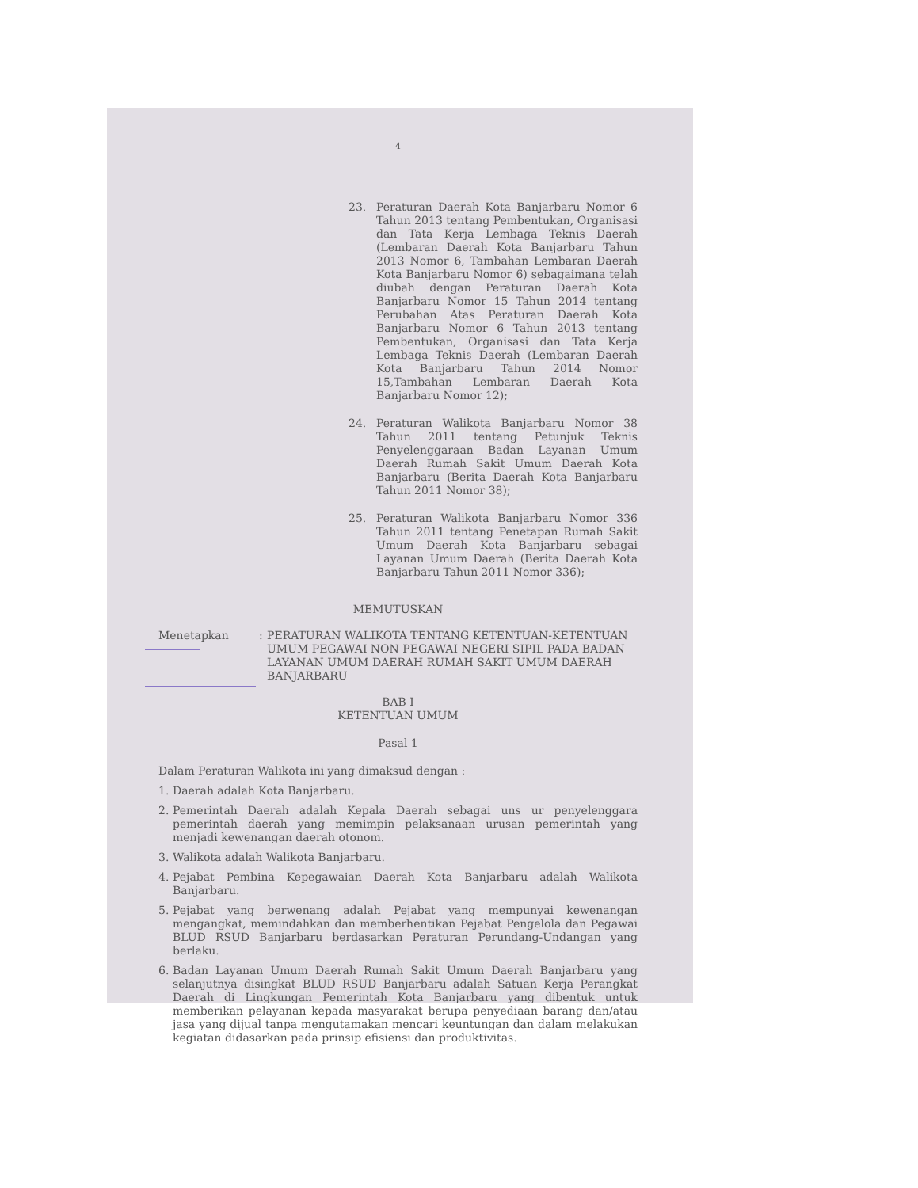4
23. Peraturan Daerah Kota Banjarbaru Nomor 6 Tahun 2013 tentang Pembentukan, Organisasi dan Tata Kerja Lembaga Teknis Daerah (Lembaran Daerah Kota Banjarbaru Tahun 2013 Nomor 6, Tambahan Lembaran Daerah Kota Banjarbaru Nomor 6) sebagaimana telah diubah dengan Peraturan Daerah Kota Banjarbaru Nomor 15 Tahun 2014 tentang Perubahan Atas Peraturan Daerah Kota Banjarbaru Nomor 6 Tahun 2013 tentang Pembentukan, Organisasi dan Tata Kerja Lembaga Teknis Daerah (Lembaran Daerah Kota Banjarbaru Tahun 2014 Nomor 15,Tambahan Lembaran Daerah Kota Banjarbaru Nomor 12);
24. Peraturan Walikota Banjarbaru Nomor 38 Tahun 2011 tentang Petunjuk Teknis Penyelenggaraan Badan Layanan Umum Daerah Rumah Sakit Umum Daerah Kota Banjarbaru (Berita Daerah Kota Banjarbaru Tahun 2011 Nomor 38);
25. Peraturan Walikota Banjarbaru Nomor 336 Tahun 2011 tentang Penetapan Rumah Sakit Umum Daerah Kota Banjarbaru sebagai Layanan Umum Daerah (Berita Daerah Kota Banjarbaru Tahun 2011 Nomor 336);
MEMUTUSKAN
Menetapkan : PERATURAN WALIKOTA TENTANG KETENTUAN-KETENTUAN UMUM PEGAWAI NON PEGAWAI NEGERI SIPIL PADA BADAN LAYANAN UMUM DAERAH RUMAH SAKIT UMUM DAERAH BANJARBARU
BAB I
KETENTUAN UMUM
Pasal 1
Dalam Peraturan Walikota ini yang dimaksud dengan :
1. Daerah adalah Kota Banjarbaru.
2. Pemerintah Daerah adalah Kepala Daerah sebagai uns ur penyelenggara pemerintah daerah yang memimpin pelaksanaan urusan pemerintah yang menjadi kewenangan daerah otonom.
3. Walikota adalah Walikota Banjarbaru.
4. Pejabat Pembina Kepegawaian Daerah Kota Banjarbaru adalah Walikota Banjarbaru.
5. Pejabat yang berwenang adalah Pejabat yang mempunyai kewenangan mengangkat, memindahkan dan memberhentikan Pejabat Pengelola dan Pegawai BLUD RSUD Banjarbaru berdasarkan Peraturan Perundang-Undangan yang berlaku.
6. Badan Layanan Umum Daerah Rumah Sakit Umum Daerah Banjarbaru yang selanjutnya disingkat BLUD RSUD Banjarbaru adalah Satuan Kerja Perangkat Daerah di Lingkungan Pemerintah Kota Banjarbaru yang dibentuk untuk memberikan pelayanan kepada masyarakat berupa penyediaan barang dan/atau jasa yang dijual tanpa mengutamakan mencari keuntungan dan dalam melakukan kegiatan didasarkan pada prinsip efisiensi dan produktivitas.